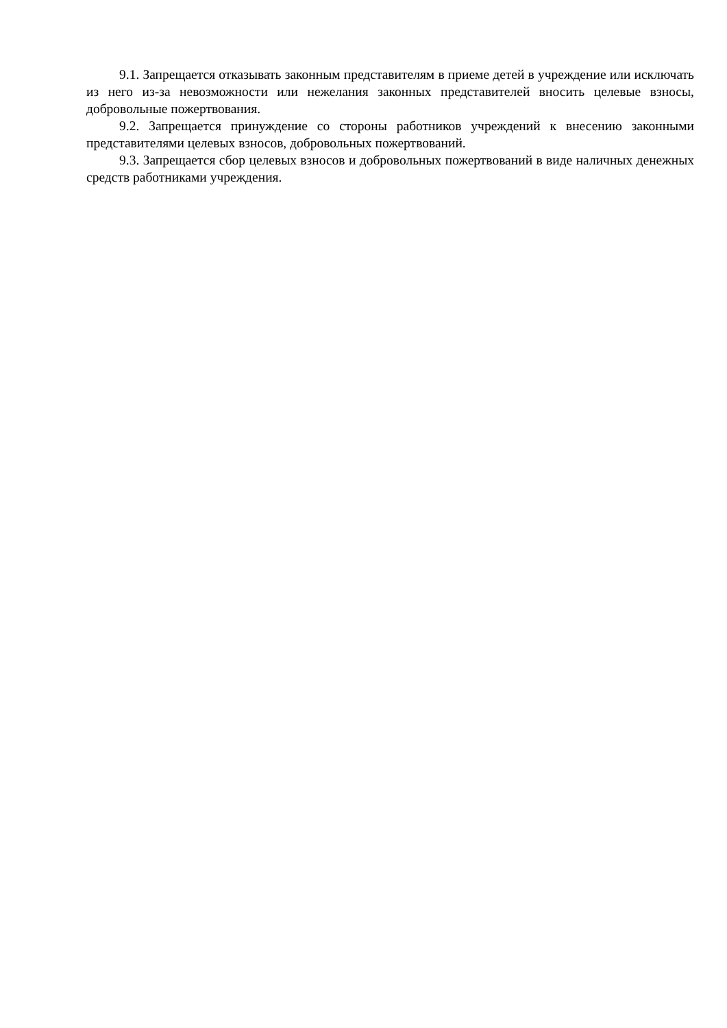9.1. Запрещается отказывать законным представителям в приеме детей в учреждение или исключать из него из-за невозможности или нежелания законных представителей вносить целевые взносы, добровольные пожертвования.
9.2. Запрещается принуждение со стороны работников учреждений к внесению законными представителями целевых взносов, добровольных пожертвований.
9.3. Запрещается сбор целевых взносов и добровольных пожертвований в виде наличных денежных средств работниками учреждения.